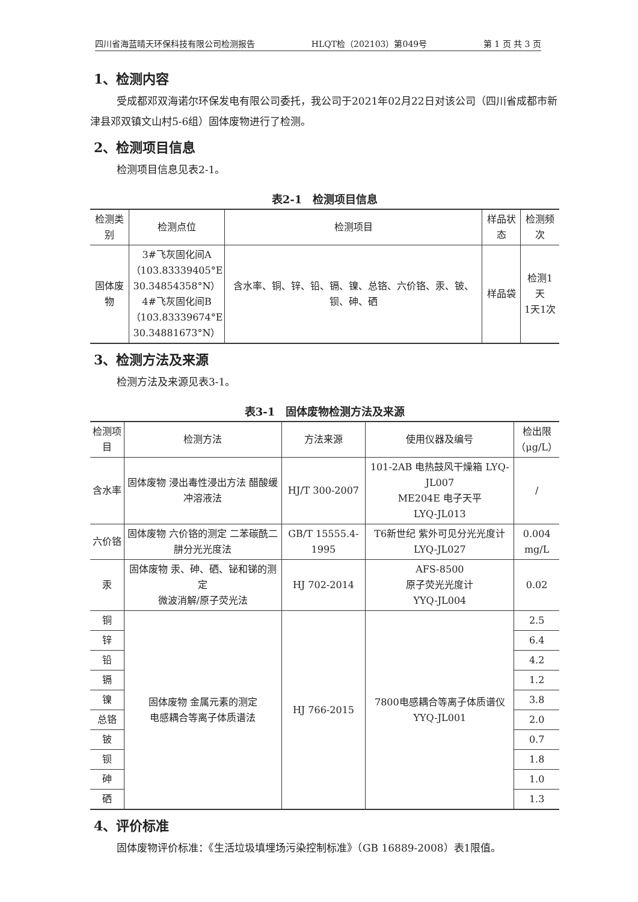四川省海蓝晴天环保科技有限公司检测报告 HLQT检（202103）第049号 第 1 页 共 3 页
1、检测内容
受成都邓双海诺尔环保发电有限公司委托，我公司于2021年02月22日对该公司（四川省成都市新津县邓双镇文山村5-6组）固体废物进行了检测。
2、检测项目信息
检测项目信息见表2-1。
表2-1　检测项目信息
| 检测类别 | 检测点位 | 检测项目 | 样品状态 | 检测频次 |
| --- | --- | --- | --- | --- |
| 固体废物 | 3#飞灰固化间A （103.83339405°E 30.34854358°N） 4#飞灰固化间B （103.83339674°E 30.34881673°N） | 含水率、铜、锌、铅、镉、镍、总铬、六价铬、汞、铍、钡、砷、硒 | 样品袋 | 检测1天 1天1次 |
3、检测方法及来源
检测方法及来源见表3-1。
表3-1　固体废物检测方法及来源
| 检测项目 | 检测方法 | 方法来源 | 使用仪器及编号 | 检出限 （μg/L） |
| --- | --- | --- | --- | --- |
| 含水率 | 固体废物 浸出毒性浸出方法 醋酸缓冲溶液法 | HJ/T 300-2007 | 101-2AB 电热鼓风干燥箱 LYQ-JL007 ME204E 电子天平 LYQ-JL013 | / |
| 六价铬 | 固体废物 六价铬的测定 二苯碳酰二肼分光光度法 | GB/T 15555.4-1995 | T6新世纪 紫外可见分光光度计 LYQ-JL027 | 0.004 mg/L |
| 汞 | 固体废物 汞、砷、硒、铋和锑的测定 微波消解/原子荧光法 | HJ 702-2014 | AFS-8500 原子荧光光度计 YYQ-JL004 | 0.02 |
| 铜 | 固体废物 金属元素的测定 电感耦合等离子体质谱法 | HJ 766-2015 | 7800电感耦合等离子体质谱仪 YYQ-JL001 | 2.5 |
| 锌 | | | | 6.4 |
| 铅 | | | | 4.2 |
| 镉 | | | | 1.2 |
| 镍 | | | | 3.8 |
| 总铬 | | | | 2.0 |
| 铍 | | | | 0.7 |
| 钡 | | | | 1.8 |
| 砷 | | | | 1.0 |
| 硒 | | | | 1.3 |
4、评价标准
固体废物评价标准：《生活垃圾填埋场污染控制标准》（GB 16889-2008）表1限值。